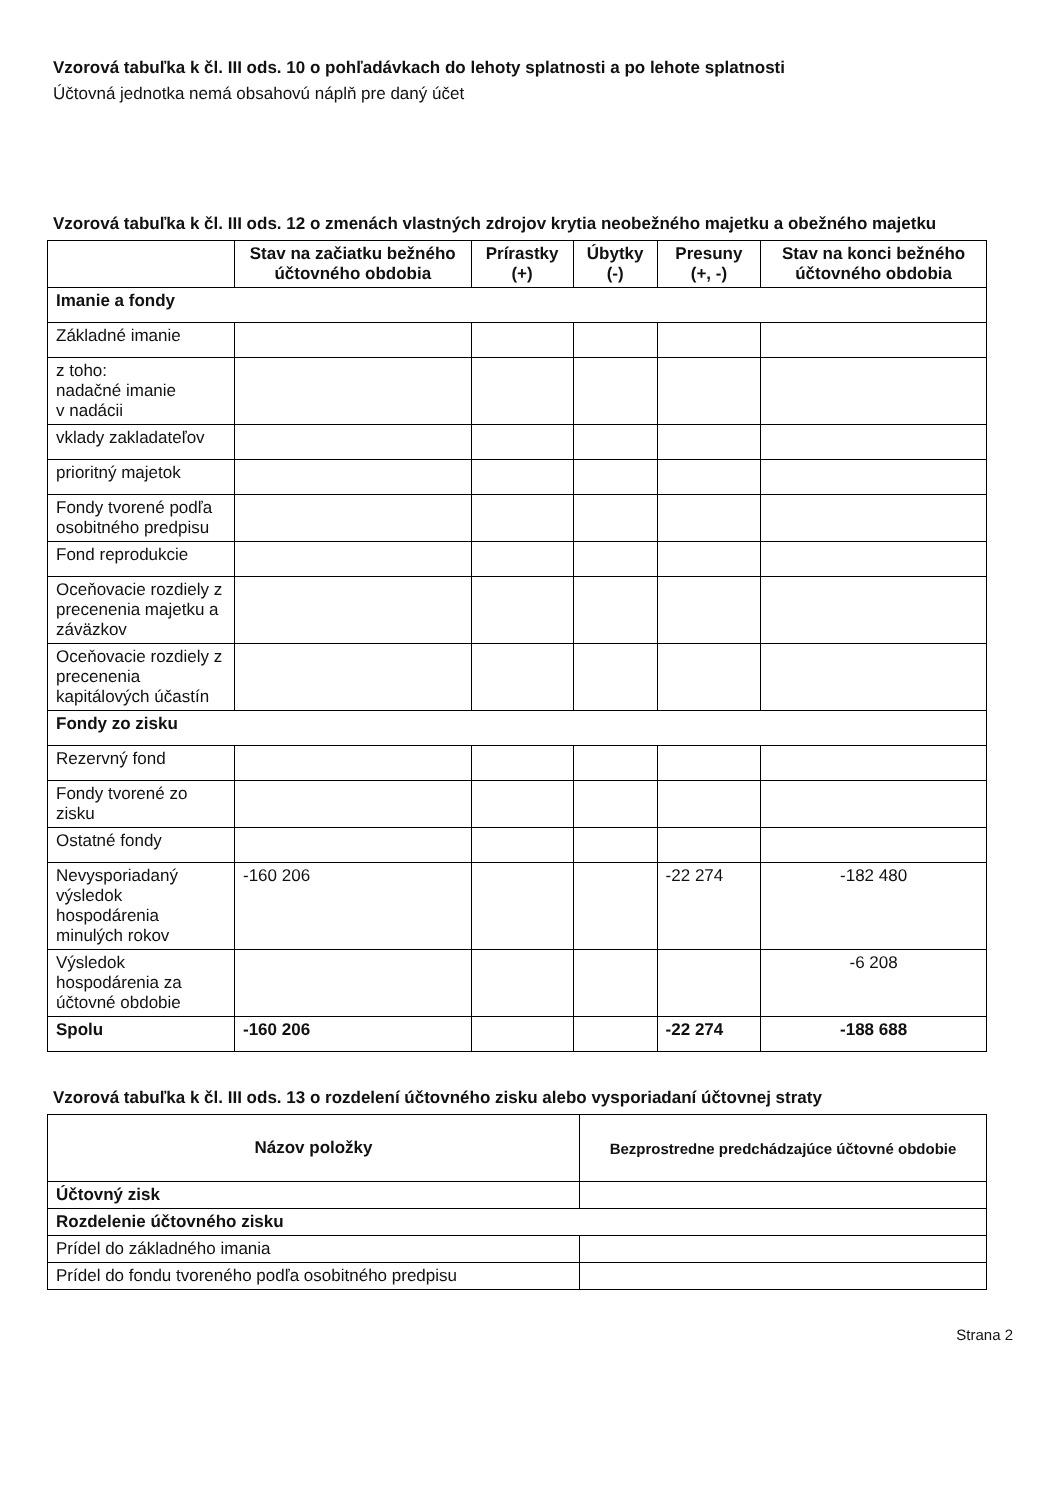Vzorová tabuľka k čl. III ods. 10 o pohľadávkach do lehoty splatnosti a po lehote splatnosti
Účtovná jednotka nemá obsahovú náplň pre daný účet
Vzorová tabuľka k čl. III ods. 12 o zmenách vlastných zdrojov krytia neobežného majetku a obežného majetku
| | Stav na začiatku bežného účtovného obdobia | Prírastky (+) | Úbytky (-) | Presuny (+, -) | Stav na konci bežného účtovného obdobia |
| --- | --- | --- | --- | --- | --- |
| Imanie a fondy | | | | | |
| Základné imanie | | | | | |
| z toho: nadačné imanie v nadácii | | | | | |
| vklady zakladateľov | | | | | |
| prioritný majetok | | | | | |
| Fondy tvorené podľa osobitného predpisu | | | | | |
| Fond reprodukcie | | | | | |
| Oceňovacie rozdiely z precenenia majetku a záväzkov | | | | | |
| Oceňovacie rozdiely z precenenia kapitálových účastín | | | | | |
| Fondy zo zisku | | | | | |
| Rezervný fond | | | | | |
| Fondy tvorené zo zisku | | | | | |
| Ostatné fondy | | | | | |
| Nevysporiadaný výsledok hospodárenia minulých rokov | -160 206 | | | -22 274 | -182 480 |
| Výsledok hospodárenia za účtovné obdobie | | | | | -6 208 |
| Spolu | -160 206 | | | -22 274 | -188 688 |
Vzorová tabuľka k čl. III ods. 13 o rozdelení účtovného zisku alebo vysporiadaní účtovnej straty
| Názov položky | Bezprostredne predchádzajúce účtovné obdobie |
| --- | --- |
| Účtovný zisk | |
| Rozdelenie účtovného zisku | |
| Prídel do základného imania | |
| Prídel do fondu tvoreného podľa osobitného predpisu | |
Strana 2